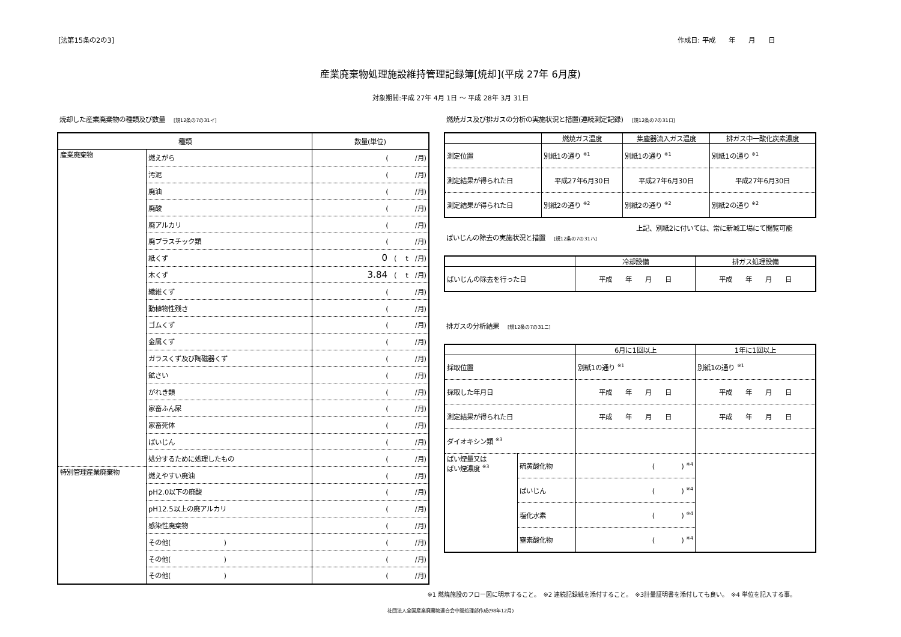[法第15条の2の3] 作成日: 平成　　年　　月　　日
産業廃棄物処理施設維持管理記録簿[焼却](平成 27年 6月度)
対象期間:平成 27年 4月 1日 ～ 平成 28年 3月 31日
焼却した産業廃棄物の種類及び数量 [規12条の7の31イ]
| 種類 | | 数量(単位) |
| --- | --- | --- |
| 産業廃棄物 | 燃えがら | ( /月) |
| | 汚泥 | ( /月) |
| | 廃油 | ( /月) |
| | 廃酸 | ( /月) |
| | 廃アルカリ | ( /月) |
| | 廃プラスチック類 | ( /月) |
| | 紙くず | 0 ( t /月) |
| | 木くず | 3.84 ( t /月) |
| | 繊維くず | ( /月) |
| | 動植物性残さ | ( /月) |
| | ゴムくず | ( /月) |
| | 金属くず | ( /月) |
| | ガラスくず及び陶磁器くず | ( /月) |
| | 鉱さい | ( /月) |
| | がれき類 | ( /月) |
| | 家畜ふん尿 | ( /月) |
| | 家畜死体 | ( /月) |
| | ばいじん | ( /月) |
| | 処分するために処理したもの | ( /月) |
| 特別管理産業廃棄物 | 燃えやすい廃油 | ( /月) |
| | pH2.0以下の廃酸 | ( /月) |
| | pH12.5以上の廃アルカリ | ( /月) |
| | 感染性廃棄物 | ( /月) |
| | その他( ) | ( /月) |
| | その他( ) | ( /月) |
| | その他( ) | ( /月) |
燃焼ガス及び排ガスの分析の実施状況と措置(連続測定記録) [規12条の7の31ロ]
| | 燃焼ガス温度 | 集塵器流入ガス温度 | 排ガス中一酸化炭素濃度 |
| --- | --- | --- | --- |
| 測定位置 | 別紙1の通り <sup>※1</sup> | 別紙1の通り <sup>※1</sup> | 別紙1の通り <sup>※1</sup> |
| 測定結果が得られた日 | 平成27年6月30日 | 平成27年6月30日 | 平成27年6月30日 |
| 測定結果が得られた日 | 別紙2の通り <sup>※2</sup> | 別紙2の通り <sup>※2</sup> | 別紙2の通り <sup>※2</sup> |
上記、別紙2に付いては、常に新城工場にて閲覧可能
ばいじんの除去の実施状況と措置 [規12条の7の31ハ]
| | 冷却設備 | 排ガス処理設備 |
| --- | --- | --- |
| ばいじんの除去を行った日 | 平成 年 月 日 | 平成 年 月 日 |
排ガスの分析結果 [規12条の7の31ニ]
| | | 6月に1回以上 | 1年に1回以上 |
| --- | --- | --- | --- |
| 採取位置 | | 別紙1の通り <sup>※1</sup> | 別紙1の通り <sup>※1</sup> |
| 採取した年月日 | | 平成 年 月 日 | 平成 年 月 日 |
| 測定結果が得られた日 | | 平成 年 月 日 | 平成 年 月 日 |
| ダイオキシン類 <sup>※3</sup> | | | |
| ばい煙量又は ばい煙濃度 <sup>※3</sup> | 硫黄酸化物 | ( ) <sup>※4</sup> | |
| | ばいじん | ( ) <sup>※4</sup> | |
| | 塩化水素 | ( ) <sup>※4</sup> | |
| | 窒素酸化物 | ( ) <sup>※4</sup> | |
※1 燃焼施設のフロー図に明示すること。　※2 連続記録紙を添付すること。　※3計量証明書を添付しても良い。　※4 単位を記入する事。
社団法人全国産業廃棄物連合会中間処理部作成(98年12月)